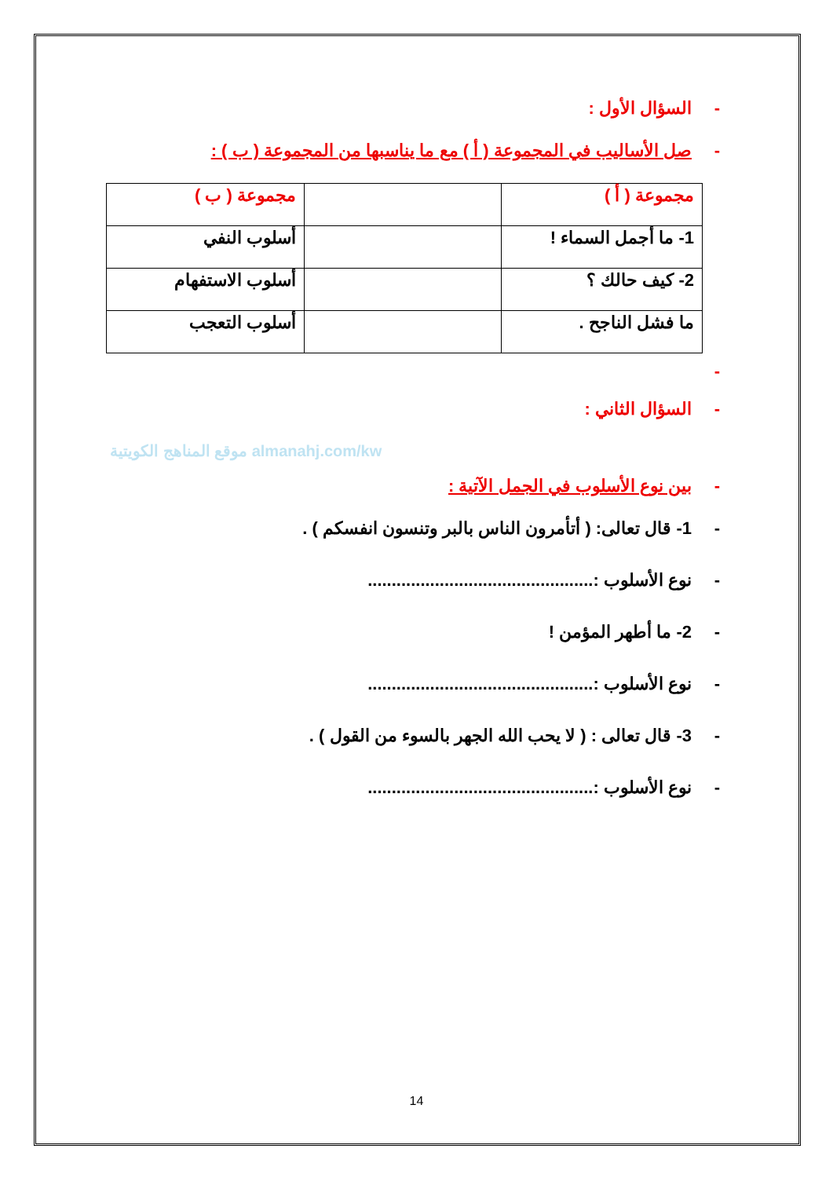- السؤال الأول :
- صل الأساليب في المجموعة ( أ ) مع ما يناسبها من المجموعة ( ب ) :
| مجموعة ( أ ) | | مجموعة ( ب ) |
| 1- ما أجمل السماء ! | | أسلوب النفي |
| 2- كيف حالك ؟ | | أسلوب الاستفهام |
| ما فشل الناجح . | | أسلوب التعجب |
- - السؤال الثاني :
موقع المناهج الكويتية almanahj.com/kw
- بين نوع الأسلوب في الجمل الآتية :
- 1- قال تعالى: ( أتأمرون الناس بالبر وتنسون انفسكم ) .
- نوع الأسلوب :...............................................
- 2- ما أطهر المؤمن !
- نوع الأسلوب :...............................................
- 3- قال تعالى : ( لا يحب الله الجهر بالسوء من القول ) .
- نوع الأسلوب :...............................................
14